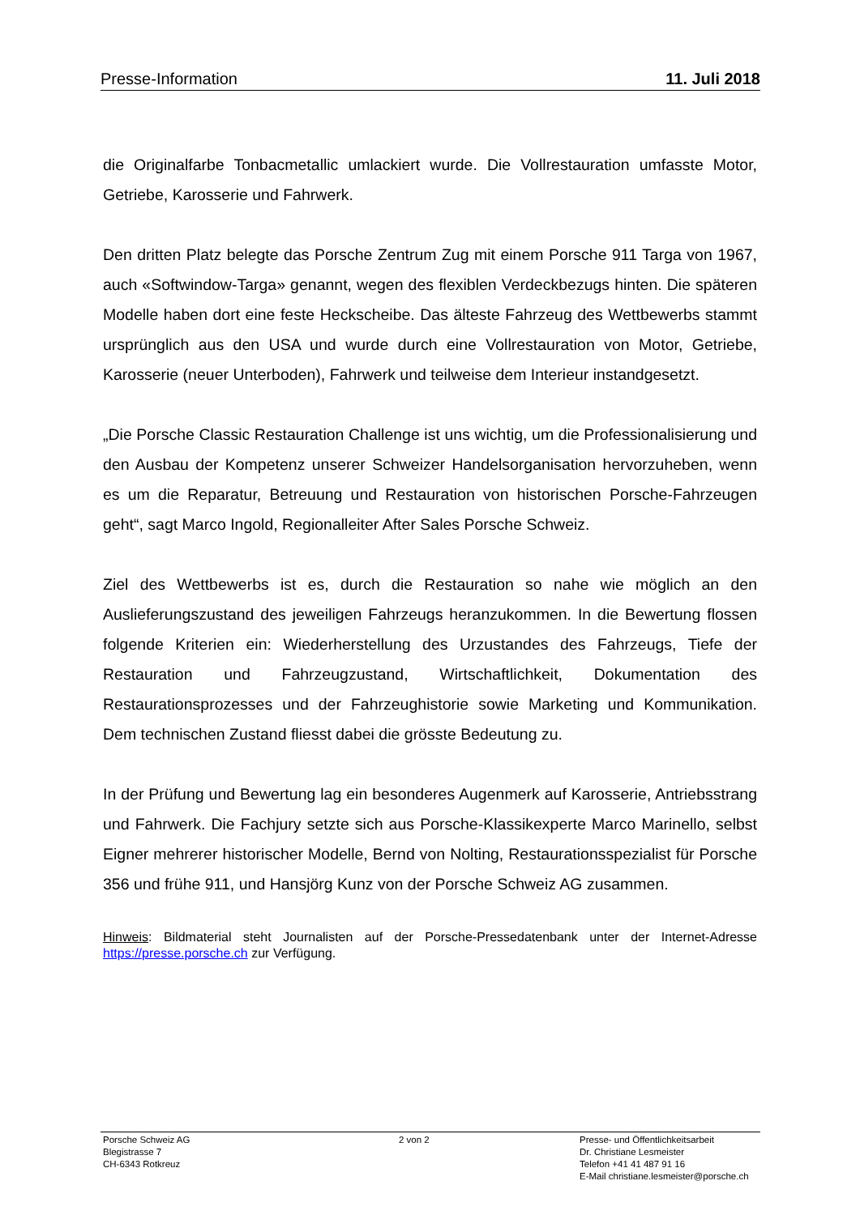Presse-Information 11. Juli 2018
die Originalfarbe Tonbacmetallic umlackiert wurde. Die Vollrestauration umfasste Motor, Getriebe, Karosserie und Fahrwerk.
Den dritten Platz belegte das Porsche Zentrum Zug mit einem Porsche 911 Targa von 1967, auch «Softwindow-Targa» genannt, wegen des flexiblen Verdeckbezugs hinten. Die späteren Modelle haben dort eine feste Heckscheibe. Das älteste Fahrzeug des Wettbewerbs stammt ursprünglich aus den USA und wurde durch eine Vollrestauration von Motor, Getriebe, Karosserie (neuer Unterboden), Fahrwerk und teilweise dem Interieur instandgesetzt.
„Die Porsche Classic Restauration Challenge ist uns wichtig, um die Professionalisierung und den Ausbau der Kompetenz unserer Schweizer Handelsorganisation hervorzuheben, wenn es um die Reparatur, Betreuung und Restauration von historischen Porsche-Fahrzeugen geht“, sagt Marco Ingold, Regionalleiter After Sales Porsche Schweiz.
Ziel des Wettbewerbs ist es, durch die Restauration so nahe wie möglich an den Auslieferungszustand des jeweiligen Fahrzeugs heranzukommen. In die Bewertung flossen folgende Kriterien ein: Wiederherstellung des Urzustandes des Fahrzeugs, Tiefe der Restauration und Fahrzeugzustand, Wirtschaftlichkeit, Dokumentation des Restaurationsprozesses und der Fahrzeughistorie sowie Marketing und Kommunikation. Dem technischen Zustand fliesst dabei die grösste Bedeutung zu.
In der Prüfung und Bewertung lag ein besonderes Augenmerk auf Karosserie, Antriebsstrang und Fahrwerk. Die Fachjury setzte sich aus Porsche-Klassikexperte Marco Marinello, selbst Eigner mehrerer historischer Modelle, Bernd von Nolting, Restaurationsspezialist für Porsche 356 und frühe 911, und Hansjörg Kunz von der Porsche Schweiz AG zusammen.
Hinweis: Bildmaterial steht Journalisten auf der Porsche-Pressedatenbank unter der Internet-Adresse https://presse.porsche.ch zur Verfügung.
Porsche Schweiz AG
Blegistrasse 7
CH-6343 Rotkreuz
2 von 2 Presse- und Öffentlichkeitsarbeit
Dr. Christiane Lesmeister
Telefon +41 41 487 91 16
E-Mail christiane.lesmeister@porsche.ch